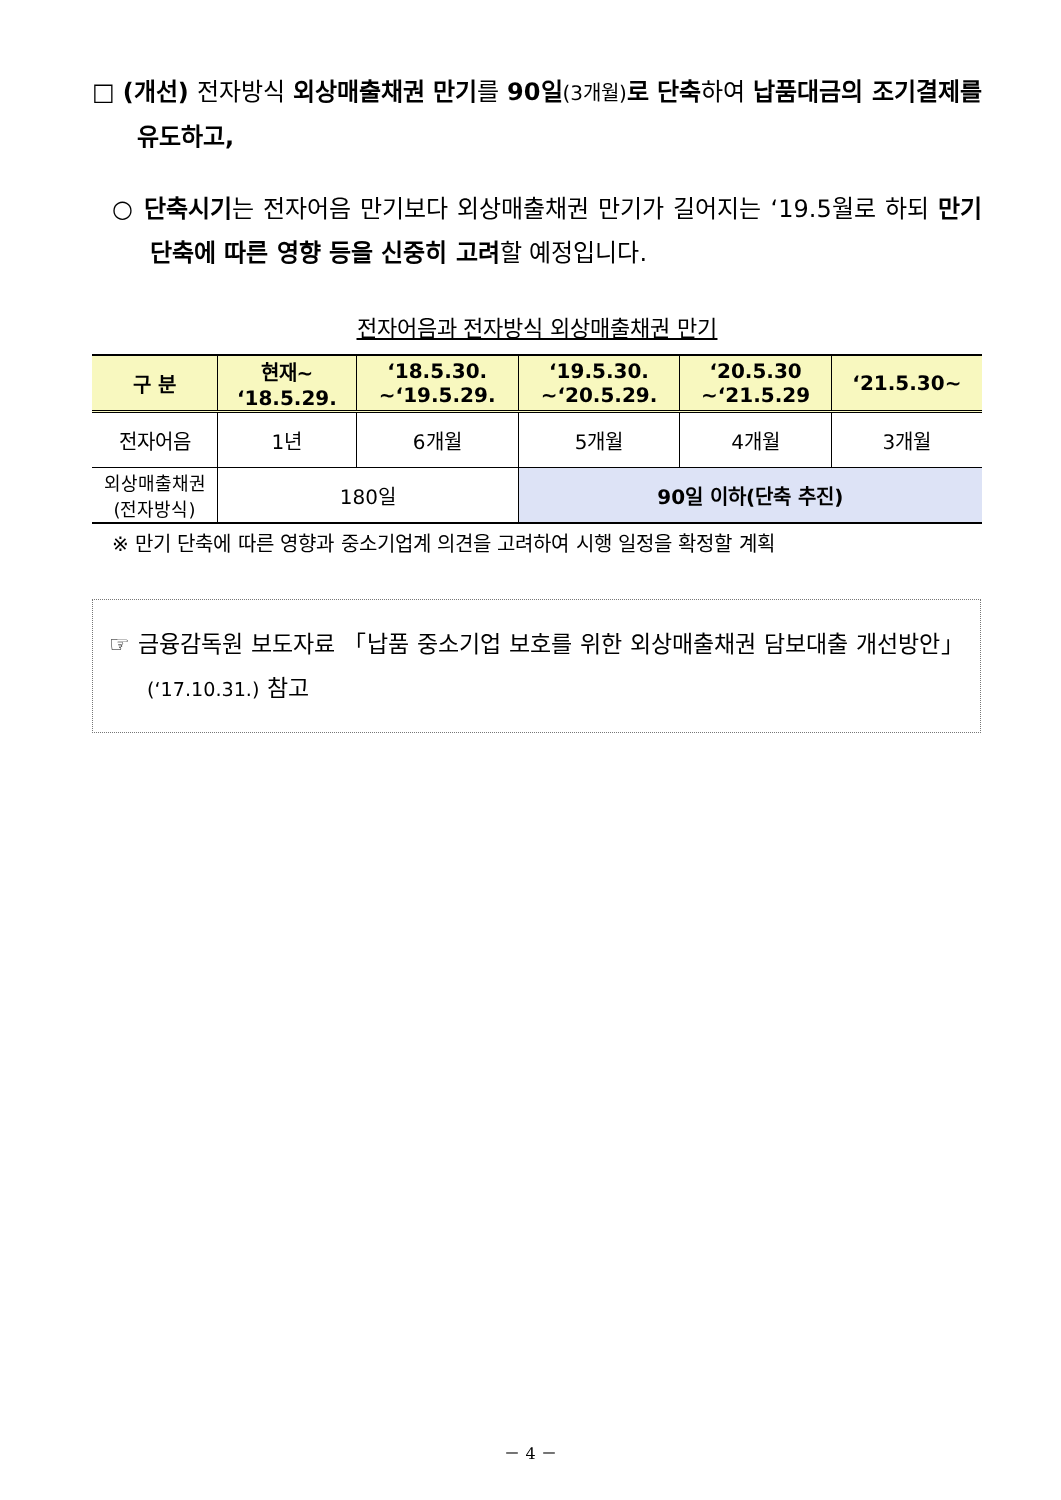□ (개선) 전자방식 외상매출채권 만기를 90일(3개월) 로 단축하여 납품대금의 조기결제를 유도하고,
○ 단축시기는 전자어음 만기보다 외상매출채권 만기가 길어지는 ‘19.5월로 하되 만기단축에 따른 영향 등을 신중히 고려할 예정입니다.
전자어음과 전자방식 외상매출채권 만기
| 구 분 | 현재~ ‘18.5.29. | ‘18.5.30. ~‘19.5.29. | ‘19.5.30. ~‘20.5.29. | ‘20.5.30 ~‘21.5.29 | ‘21.5.30~ |
| --- | --- | --- | --- | --- | --- |
| 전자어음 | 1년 | 6개월 | 5개월 | 4개월 | 3개월 |
| 외상매출채권 (전자방식) | 180일 | | 90일 이하(단축 추진) | | |
※ 만기 단축에 따른 영향과 중소기업계 의견을 고려하여 시행 일정을 확정할 계획
☞ 금융감독원 보도자료 「납품 중소기업 보호를 위한 외상매출채권 담보대출 개선방안」(‘17.10.31.) 참고
－ 4 －